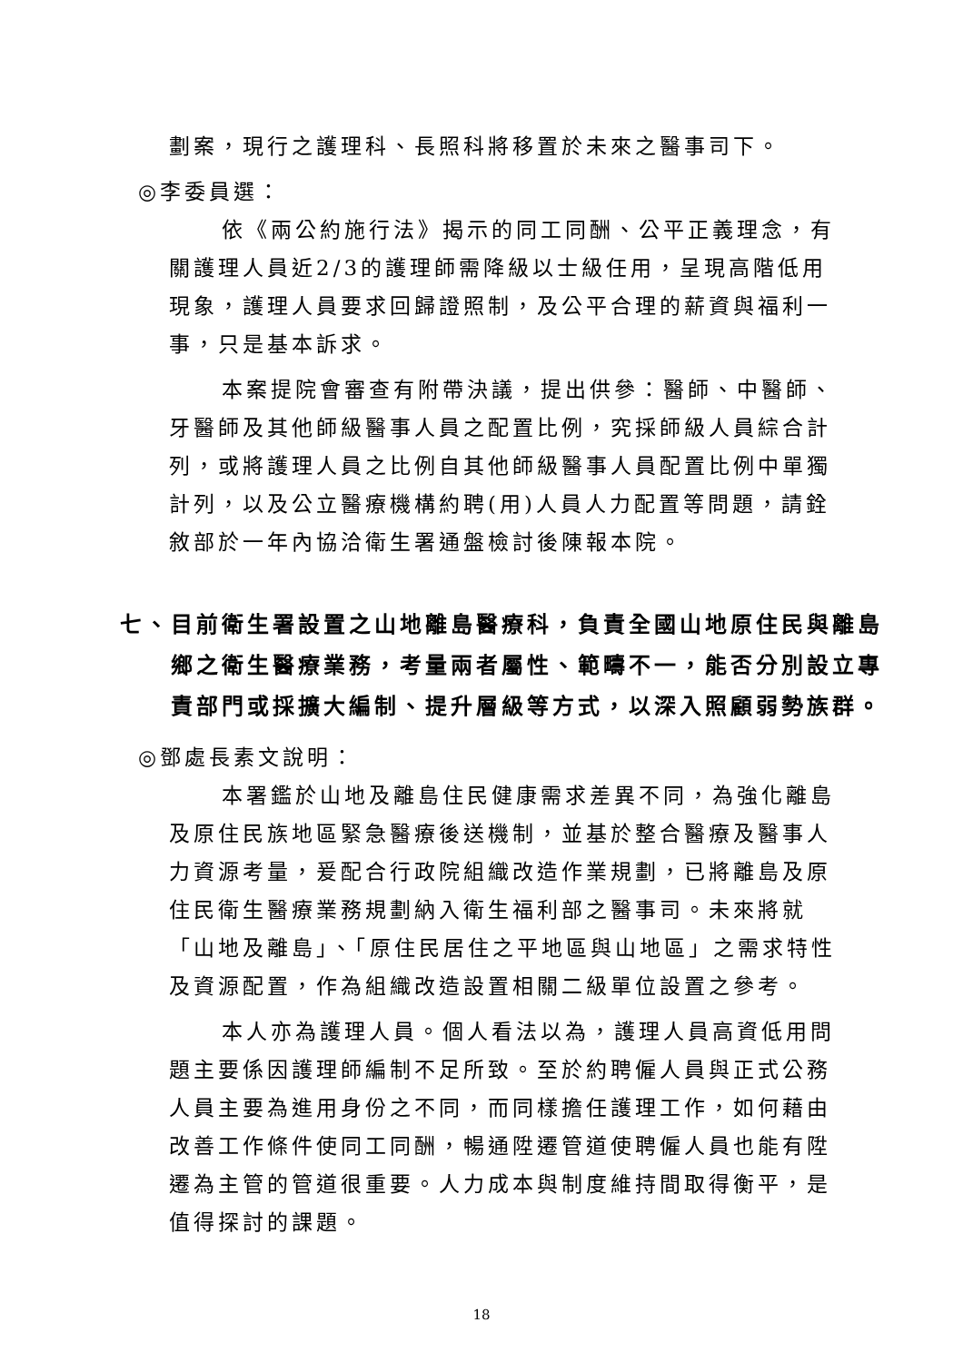劃案，現行之護理科、長照科將移置於未來之醫事司下。
◎李委員選：
依《兩公約施行法》揭示的同工同酬、公平正義理念，有關護理人員近2/3的護理師需降級以士級任用，呈現高階低用現象，護理人員要求回歸證照制，及公平合理的薪資與福利一事，只是基本訴求。
本案提院會審查有附帶決議，提出供參：醫師、中醫師、牙醫師及其他師級醫事人員之配置比例，究採師級人員綜合計列，或將護理人員之比例自其他師級醫事人員配置比例中單獨計列，以及公立醫療機構約聘(用)人員人力配置等問題，請銓敘部於一年內協洽衛生署通盤檢討後陳報本院。
七、目前衛生署設置之山地離島醫療科，負責全國山地原住民與離島鄉之衛生醫療業務，考量兩者屬性、範疇不一，能否分別設立專責部門或採擴大編制、提升層級等方式，以深入照顧弱勢族群。
◎鄧處長素文說明：
本署鑑於山地及離島住民健康需求差異不同，為強化離島及原住民族地區緊急醫療後送機制，並基於整合醫療及醫事人力資源考量，爰配合行政院組織改造作業規劃，已將離島及原住民衛生醫療業務規劃納入衛生福利部之醫事司。未來將就「山地及離島」、「原住民居住之平地區與山地區」之需求特性及資源配置，作為組織改造設置相關二級單位設置之參考。
本人亦為護理人員。個人看法以為，護理人員高資低用問題主要係因護理師編制不足所致。至於約聘僱人員與正式公務人員主要為進用身份之不同，而同樣擔任護理工作，如何藉由改善工作條件使同工同酬，暢通陞遷管道使聘僱人員也能有陞遷為主管的管道很重要。人力成本與制度維持間取得衡平，是值得探討的課題。
18